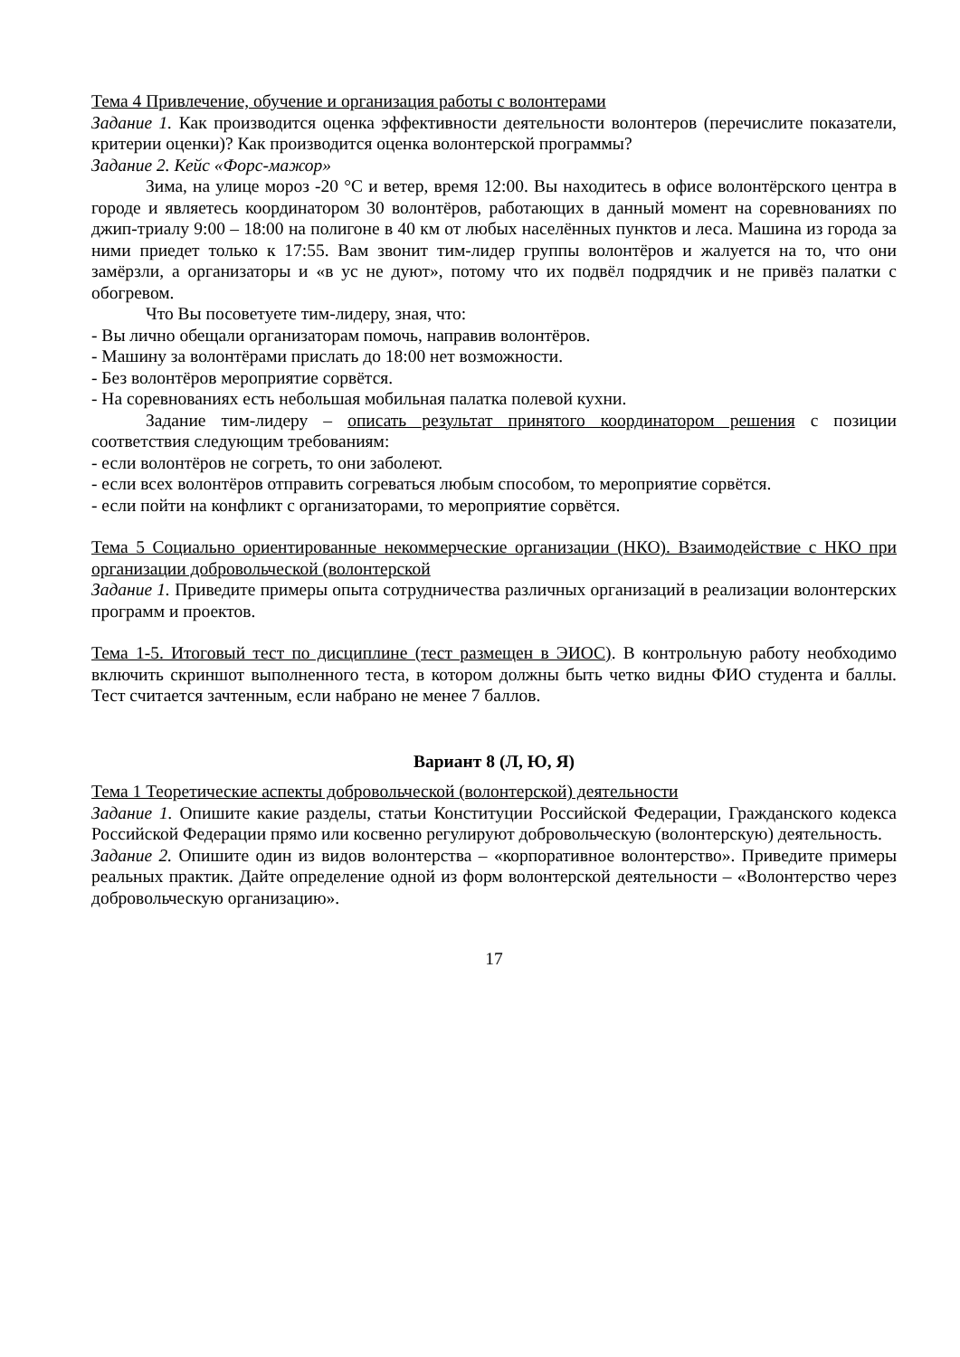Тема 4 Привлечение, обучение и организация работы с волонтерами
Задание 1. Как производится оценка эффективности деятельности волонтеров (перечислите показатели, критерии оценки)? Как производится оценка волонтерской программы?
Задание 2. Кейс «Форс-мажор»
Зима, на улице мороз -20 °С и ветер, время 12:00. Вы находитесь в офисе волонтёрского центра в городе и являетесь координатором 30 волонтёров, работающих в данный момент на соревнованиях по джип-триалу 9:00 – 18:00 на полигоне в 40 км от любых населённых пунктов и леса. Машина из города за ними приедет только к 17:55. Вам звонит тим-лидер группы волонтёров и жалуется на то, что они замёрзли, а организаторы и «в ус не дуют», потому что их подвёл подрядчик и не привёз палатки с обогревом.
Что Вы посоветуете тим-лидеру, зная, что:
- Вы лично обещали организаторам помочь, направив волонтёров.
- Машину за волонтёрами прислать до 18:00 нет возможности.
- Без волонтёров мероприятие сорвётся.
- На соревнованиях есть небольшая мобильная палатка полевой кухни.
Задание тим-лидеру – описать результат принятого координатором решения с позиции соответствия следующим требованиям:
- если волонтёров не согреть, то они заболеют.
- если всех волонтёров отправить согреваться любым способом, то мероприятие сорвётся.
- если пойти на конфликт с организаторами, то мероприятие сорвётся.
Тема 5 Социально ориентированные некоммерческие организации (НКО). Взаимодействие с НКО при организации добровольческой (волонтерской
Задание 1. Приведите примеры опыта сотрудничества различных организаций в реализации волонтерских программ и проектов.
Тема 1-5. Итоговый тест по дисциплине (тест размещен в ЭИОС). В контрольную работу необходимо включить скриншот выполненного теста, в котором должны быть четко видны ФИО студента и баллы. Тест считается зачтенным, если набрано не менее 7 баллов.
Вариант 8 (Л, Ю, Я)
Тема 1 Теоретические аспекты добровольческой (волонтерской) деятельности
Задание 1. Опишите какие разделы, статьи Конституции Российской Федерации, Гражданского кодекса Российской Федерации прямо или косвенно регулируют добровольческую (волонтерскую) деятельность.
Задание 2. Опишите один из видов волонтерства – «корпоративное волонтерство». Приведите примеры реальных практик. Дайте определение одной из форм волонтерской деятельности – «Волонтерство через добровольческую организацию».
17